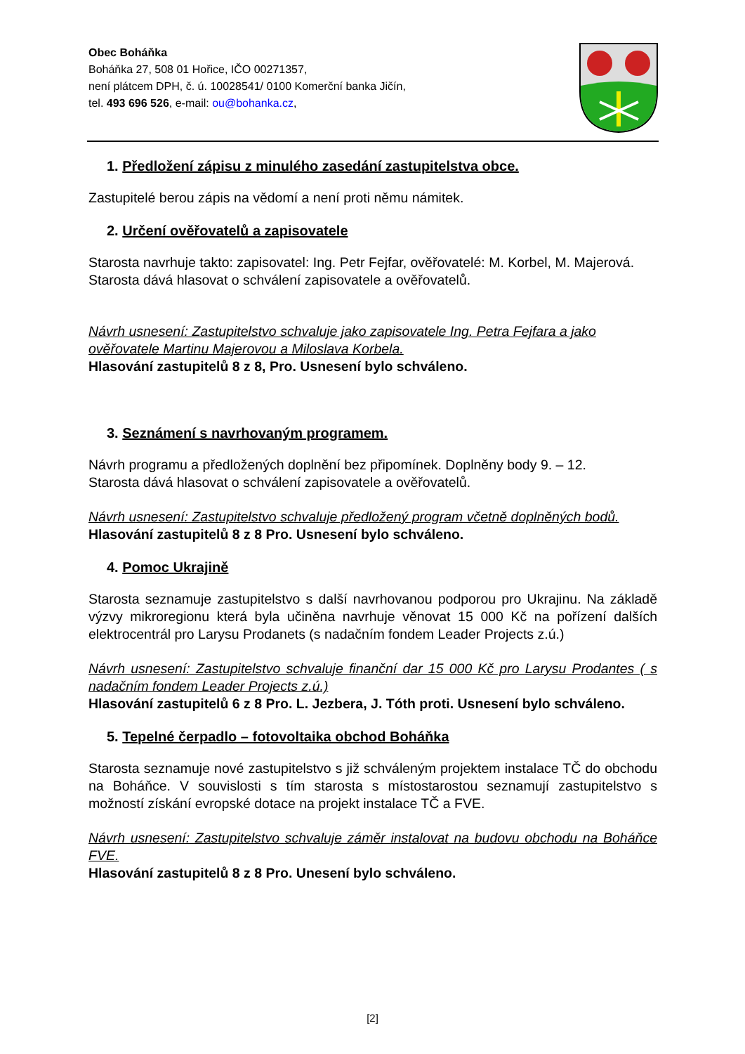Obec Boháňka
Boháňka 27, 508 01 Hořice, IČO 00271357,
není plátcem DPH, č. ú. 10028541/ 0100 Komerční banka Jičín,
tel. 493 696 526, e-mail: ou@bohanka.cz,
1. Předložení zápisu z minulého zasedání zastupitelstva obce.
Zastupitelé berou zápis na vědomí a není proti němu námitek.
2. Určení ověřovatelů a zapisovatele
Starosta navrhuje takto: zapisovatel: Ing. Petr Fejfar, ověřovatelé: M. Korbel, M. Majerová.
Starosta dává hlasovat o schválení zapisovatele a ověřovatelů.
Návrh usnesení: Zastupitelstvo schvaluje jako zapisovatele Ing. Petra Fejfara a jako ověřovatele Martinu Majerovou a Miloslava Korbela.
Hlasování zastupitelů 8 z 8, Pro. Usnesení bylo schváleno.
3. Seznámení s navrhovaným programem.
Návrh programu a předložených doplnění bez připomínek. Doplněny body 9. – 12.
Starosta dává hlasovat o schválení zapisovatele a ověřovatelů.
Návrh usnesení: Zastupitelstvo schvaluje předložený program včetně doplněných bodů.
Hlasování zastupitelů 8 z 8 Pro. Usnesení bylo schváleno.
4. Pomoc Ukrajině
Starosta seznamuje zastupitelstvo s další navrhovanou podporou pro Ukrajinu. Na základě výzvy mikroregionu která byla učiněna navrhuje věnovat 15 000 Kč na pořízení dalších elektrocentrál pro Larysu Prodanets (s nadačním fondem Leader Projects z.ú.)
Návrh usnesení: Zastupitelstvo schvaluje finanční dar 15 000 Kč pro Larysu Prodantes ( s nadačním fondem Leader Projects z.ú.)
Hlasování zastupitelů 6 z 8 Pro. L. Jezbera, J. Tóth proti. Usnesení bylo schváleno.
5. Tepelné čerpadlo – fotovoltaika obchod Boháňka
Starosta seznamuje nové zastupitelstvo s již schváleným projektem instalace TČ do obchodu na Boháňce. V souvislosti s tím starosta s místostarostou seznamují zastupitelstvo s možností získání evropské dotace na projekt instalace TČ a FVE.
Návrh usnesení: Zastupitelstvo schvaluje záměr instalovat na budovu obchodu na Boháňce FVE.
Hlasování zastupitelů 8 z 8 Pro. Unesení bylo schváleno.
[2]